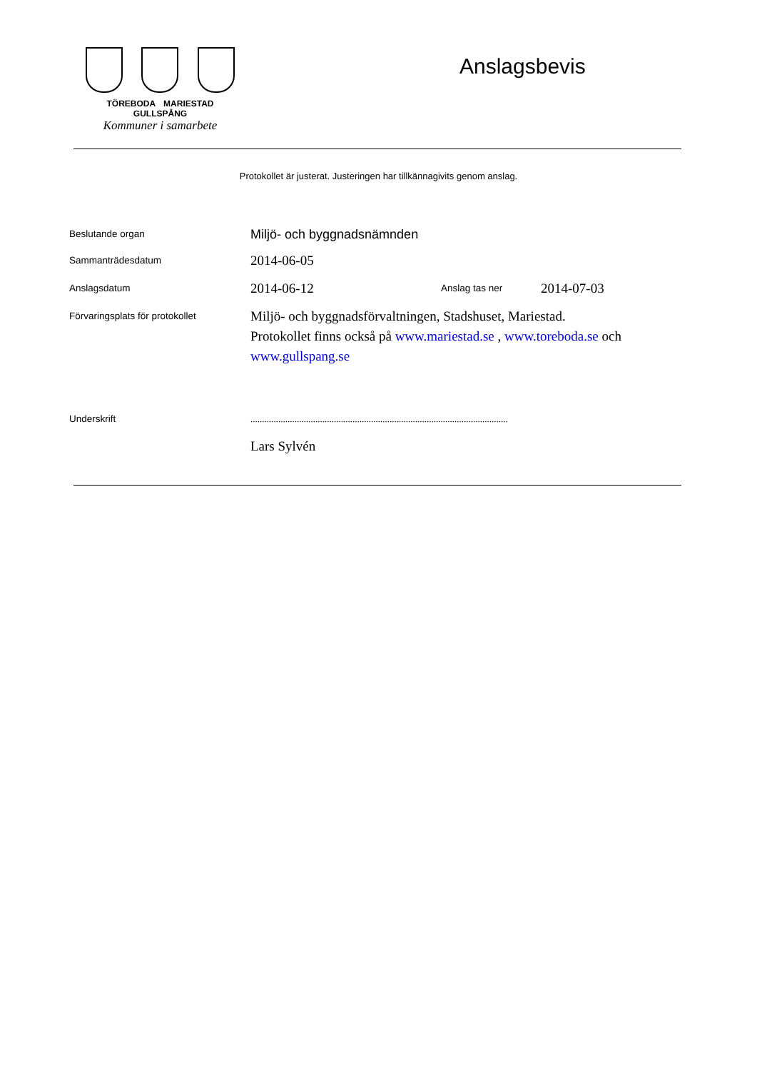TÖREBODA MARIESTAD GULLSPÅNG
Kommuner i samarbete
Anslagsbevis
Protokollet är justerat. Justeringen har tillkännagivits genom anslag.
Beslutande organ
Miljö- och byggnadsnämnden
Sammanträdesdatum
2014-06-05
Anslagsdatum
2014-06-12
Anslag tas ner
2014-07-03
Förvaringsplats för protokollet
Miljö- och byggnadsförvaltningen, Stadshuset, Mariestad.
Protokollet finns också på www.mariestad.se , www.toreboda.se och www.gullspang.se
Underskrift
...............................................................................................................
Lars Sylvén